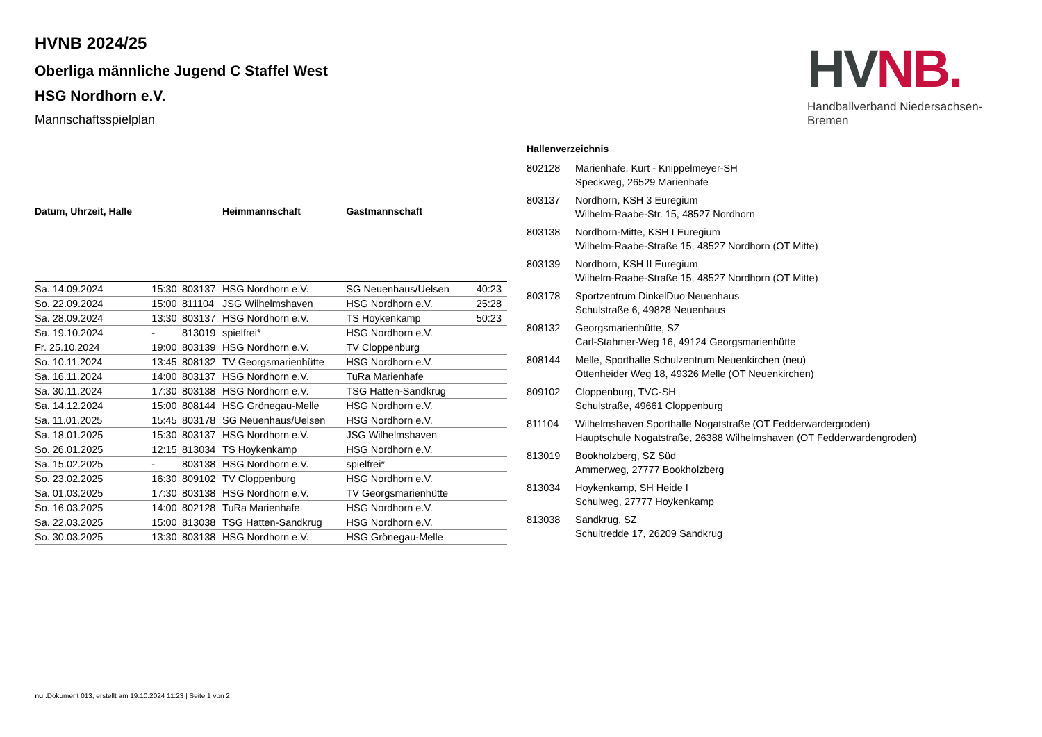HV NB.
Handballverband Niedersachsen-Bremen
HVNB 2024/25
Oberliga männliche Jugend C Staffel West
HSG Nordhorn e.V.
Mannschaftsspielplan
| Datum, Uhrzeit, Halle | | | Heimmannschaft | Gastmannschaft | |
| --- | --- | --- | --- | --- | --- |
| Sa. 14.09.2024 | 15:30 | 803137 | HSG Nordhorn e.V. | SG Neuenhaus/Uelsen | 40:23 |
| So. 22.09.2024 | 15:00 | 811104 | JSG Wilhelmshaven | HSG Nordhorn e.V. | 25:28 |
| Sa. 28.09.2024 | 13:30 | 803137 | HSG Nordhorn e.V. | TS Hoykenkamp | 50:23 |
| Sa. 19.10.2024 | - | 813019 | spielfrei* | HSG Nordhorn e.V. | |
| Fr. 25.10.2024 | 19:00 | 803139 | HSG Nordhorn e.V. | TV Cloppenburg | |
| So. 10.11.2024 | 13:45 | 808132 | TV Georgsmarienhütte | HSG Nordhorn e.V. | |
| Sa. 16.11.2024 | 14:00 | 803137 | HSG Nordhorn e.V. | TuRa Marienhafe | |
| Sa. 30.11.2024 | 17:30 | 803138 | HSG Nordhorn e.V. | TSG Hatten-Sandkrug | |
| Sa. 14.12.2024 | 15:00 | 808144 | HSG Grönegau-Melle | HSG Nordhorn e.V. | |
| Sa. 11.01.2025 | 15:45 | 803178 | SG Neuenhaus/Uelsen | HSG Nordhorn e.V. | |
| Sa. 18.01.2025 | 15:30 | 803137 | HSG Nordhorn e.V. | JSG Wilhelmshaven | |
| So. 26.01.2025 | 12:15 | 813034 | TS Hoykenkamp | HSG Nordhorn e.V. | |
| Sa. 15.02.2025 | - | 803138 | HSG Nordhorn e.V. | spielfrei* | |
| So. 23.02.2025 | 16:30 | 809102 | TV Cloppenburg | HSG Nordhorn e.V. | |
| Sa. 01.03.2025 | 17:30 | 803138 | HSG Nordhorn e.V. | TV Georgsmarienhütte | |
| So. 16.03.2025 | 14:00 | 802128 | TuRa Marienhafe | HSG Nordhorn e.V. | |
| Sa. 22.03.2025 | 15:00 | 813038 | TSG Hatten-Sandkrug | HSG Nordhorn e.V. | |
| So. 30.03.2025 | 13:30 | 803138 | HSG Nordhorn e.V. | HSG Grönegau-Melle | |
Hallenverzeichnis
| 802128 | Marienhafe, Kurt - Knippelmeyer-SH Speckweg, 26529 Marienhafe |
| 803137 | Nordhorn, KSH 3 Euregium Wilhelm-Raabe-Str. 15, 48527 Nordhorn |
| 803138 | Nordhorn-Mitte, KSH I Euregium Wilhelm-Raabe-Straße 15, 48527 Nordhorn (OT Mitte) |
| 803139 | Nordhorn, KSH II Euregium Wilhelm-Raabe-Straße 15, 48527 Nordhorn (OT Mitte) |
| 803178 | Sportzentrum DinkelDuo Neuenhaus Schulstraße 6, 49828 Neuenhaus |
| 808132 | Georgsmarienhütte, SZ Carl-Stahmer-Weg 16, 49124 Georgsmarienhütte |
| 808144 | Melle, Sporthalle Schulzentrum Neuenkirchen (neu) Ottenheider Weg 18, 49326 Melle (OT Neuenkirchen) |
| 809102 | Cloppenburg, TVC-SH Schulstraße, 49661 Cloppenburg |
| 811104 | Wilhelmshaven Sporthalle Nogatstraße (OT Fedderwardergroden) Hauptschule Nogatstraße, 26388 Wilhelmshaven (OT Fedderwardengroden) |
| 813019 | Bookholzberg, SZ Süd Ammerweg, 27777 Bookholzberg |
| 813034 | Hoykenkamp, SH Heide I Schulweg, 27777 Hoykenkamp |
| 813038 | Sandkrug, SZ Schultredde 17, 26209 Sandkrug |
nu .Dokument 013, erstellt am 19.10.2024 11:23 | Seite 1 von 2